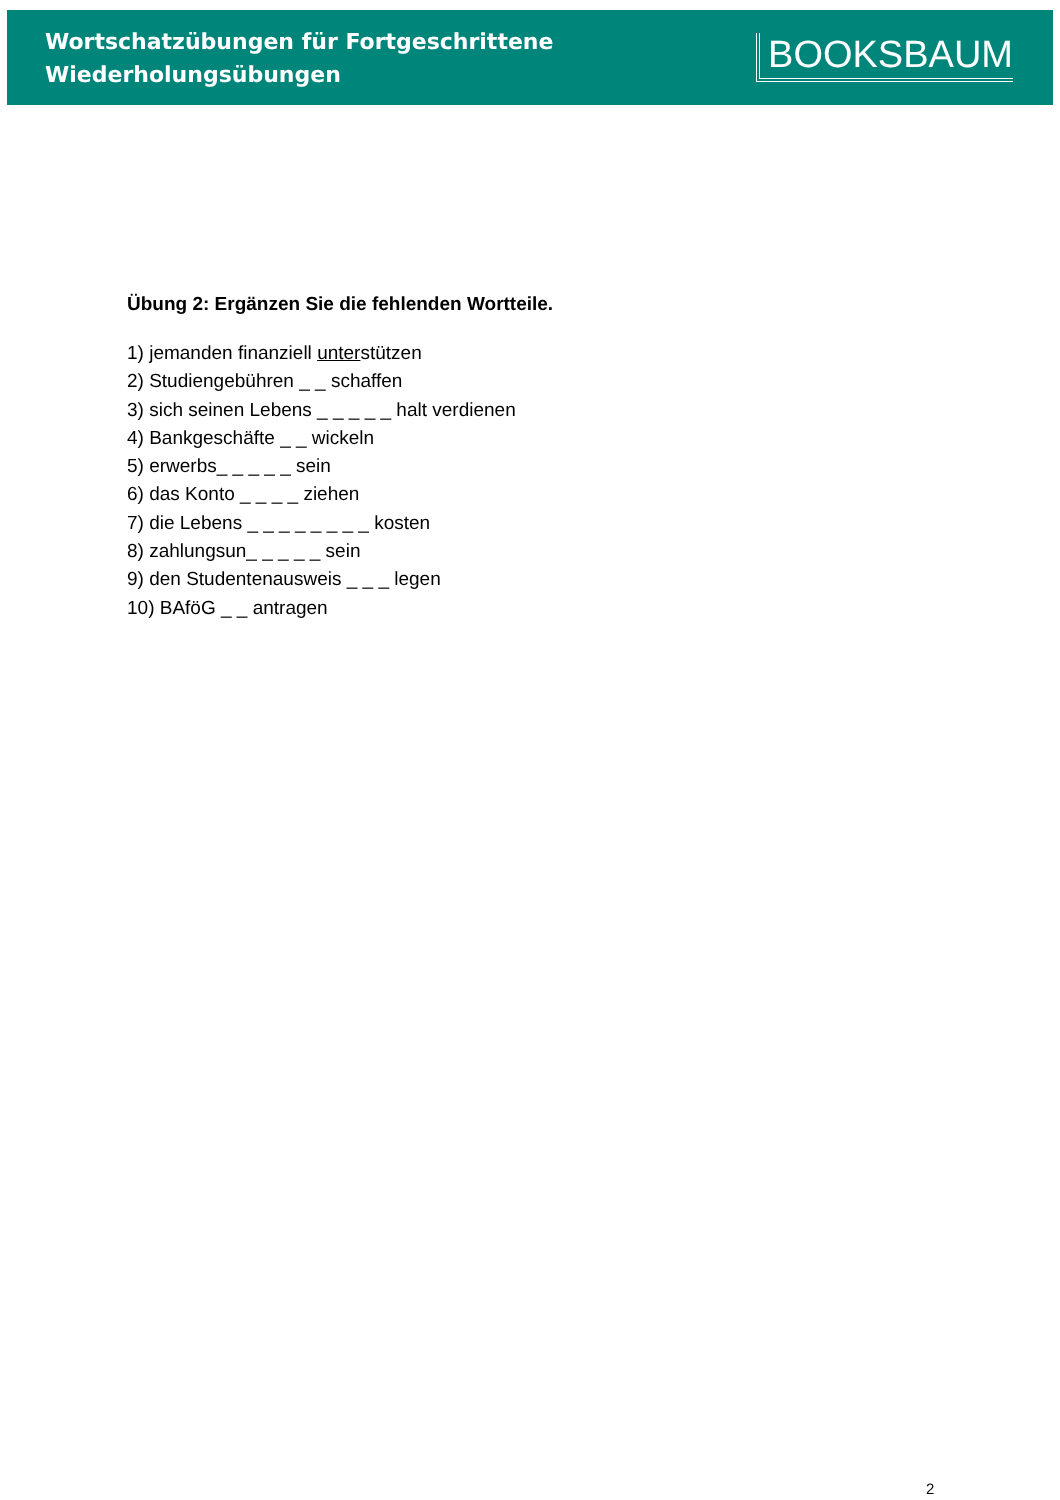Wortschatzübungen für Fortgeschrittene
Wiederholungsübungen
BOOKSBAUM
Übung 2: Ergänzen Sie die fehlenden Wortteile.
1) jemanden finanziell unterstützen
2) Studiengebühren _ _ schaffen
3) sich seinen Lebens _ _ _ _ _ halt verdienen
4) Bankgeschäfte _ _ wickeln
5) erwerbs_ _ _ _ _ sein
6) das Konto _ _ _ _ ziehen
7) die Lebens _ _ _ _ _ _ _ _ kosten
8) zahlungsun_ _ _ _ _ sein
9) den Studentenausweis _ _ _ legen
10) BAföG _ _ antragen
2